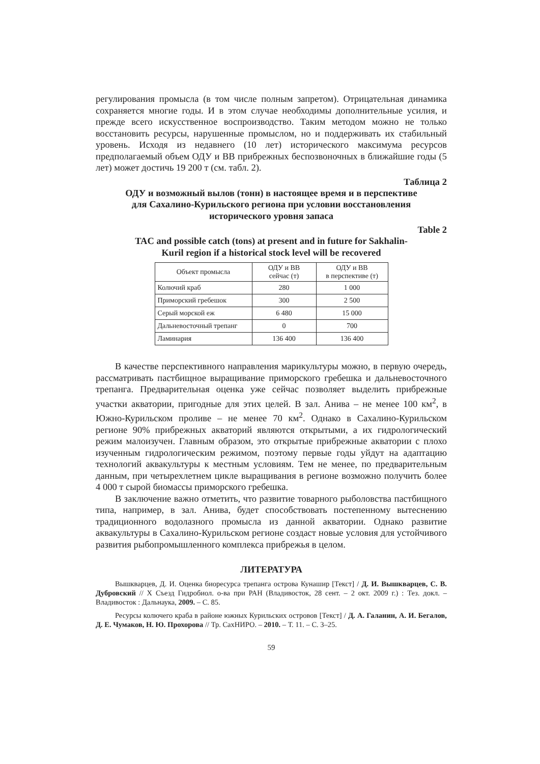регулирования промысла (в том числе полным запретом). Отрицательная динамика сохраняется многие годы. И в этом случае необходимы дополнительные усилия, и прежде всего искусственное воспроизводство. Таким методом можно не только восстановить ресурсы, нарушенные промыслом, но и поддерживать их стабильный уровень. Исходя из недавнего (10 лет) исторического максимума ресурсов предполагаемый объем ОДУ и ВВ прибрежных беспозвоночных в ближайшие годы (5 лет) может достичь 19 200 т (см. табл. 2).
Таблица 2
ОДУ и возможный вылов (тонн) в настоящее время и в перспективе
для Сахалино-Курильского региона при условии восстановления
исторического уровня запаса
Table 2
TAC and possible catch (tons) at present and in future for Sakhalin-
Kuril region if a historical stock level will be recovered
| Объект промысла | ОДУ и ВВ сейчас (т) | ОДУ и ВВ в перспективе (т) |
| Колючий краб | 280 | 1 000 |
| Приморский гребешок | 300 | 2 500 |
| Серый морской еж | 6 480 | 15 000 |
| Дальневосточный трепанг | 0 | 700 |
| Ламинария | 136 400 | 136 400 |
В качестве перспективного направления марикультуры можно, в первую очередь, рассматривать пастбищное выращивание приморского гребешка и дальневосточного трепанга. Предварительная оценка уже сейчас позволяет выделить прибрежные участки акватории, пригодные для этих целей. В зал. Анива – не менее 100 км<sup>2</sup>, в Южно-Курильском проливе – не менее 70 км<sup>2</sup>. Однако в Сахалино-Курильском регионе 90% прибрежных акваторий являются открытыми, а их гидрологический режим малоизучен. Главным образом, это открытые прибрежные акватории с плохо изученным гидрологическим режимом, поэтому первые годы уйдут на адаптацию технологий аквакультуры к местным условиям. Тем не менее, по предварительным данным, при четырехлетнем цикле выращивания в регионе возможно получить более 4 000 т сырой биомассы приморского гребешка.
В заключение важно отметить, что развитие товарного рыболовства пастбищного типа, например, в зал. Анива, будет способствовать постепенному вытеснению традиционного водолазного промысла из данной акватории. Однако развитие аквакультуры в Сахалино-Курильском регионе создаст новые условия для устойчивого развития рыбопромышленного комплекса прибрежья в целом.
ЛИТЕРАТУРА
Вышкварцев, Д. И. Оценка биоресурса трепанга острова Кунашир [Текст] / Д. И. Вышкварцев, С. В. Дубровский // X Съезд Гидробиол. о-ва при РАН (Владивосток, 28 сент. – 2 окт. 2009 г.) : Тез. докл. – Владивосток : Дальнаука, 2009. – С. 85.
Ресурсы колючего краба в районе южных Курильских островов [Текст] / Д. А. Галанин, А. И. Бегалов, Д. Е. Чумаков, Н. Ю. Прохорова // Тр. СахНИРО. – 2010. – Т. 11. – С. 3–25.
59